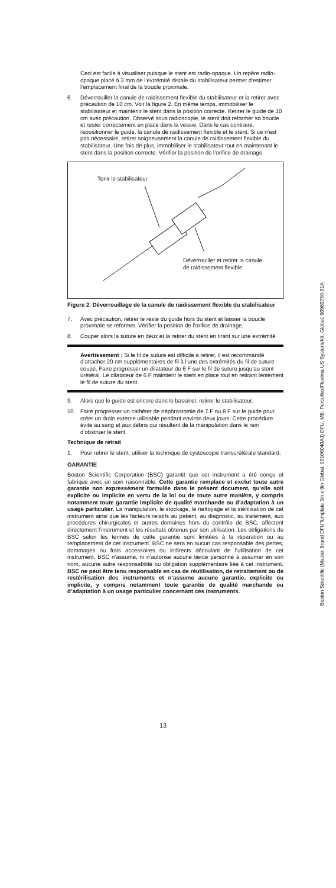Ceci est facile à visualiser puisque le stent est radio-opaque. Un repère radio-opaque placé à 3 mm de l’extrémité distale du stabilisateur permet d’estimer l’emplacement final de la boucle proximale.
6. Déverrouiller la canule de raidissement flexible du stabilisateur et la retirer avec précaution de 10 cm. Voir la figure 2. En même temps, immobiliser le stabilisateur et maintenir le stent dans la position correcte. Retirer le guide de 10 cm avec précaution. Observé sous radioscopie, le stent doit reformer sa boucle et rester correctement en place dans la vessie. Dans le cas contraire, repositionner le guide, la canule de raidissement flexible et le stent. Si ce n’est pas nécessaire, retirer soigneusement la canule de raidissement flexible du stabilisateur. Une fois de plus, immobiliser le stabilisateur tout en maintenant le stent dans la position correcte. Vérifier la position de l’orifice de drainage.
Tenir le stabilisateur
Déverrouiller et retirer la canule
de raidissement flexible
Figure 2. Déverrouillage de la canule de raidissement flexible du stabilisateur
7. Avec précaution, retirer le reste du guide hors du stent et laisser la boucle proximale se reformer. Vérifier la position de l’orifice de drainage.
8. Couper alors la suture en deux et la retirer du stent en tirant sur une extrémité.
Avertissement : Si le fil de suture est difficile à retirer, il est recommandé d’attacher 20 cm supplémentaires de fil à l’une des extrémités du fil de suture coupé. Faire progresser un dilatateur de 6 F sur le fil de suture jusqu’au stent urétéral. Le dilatateur de 6 F maintient le stent en place tout en retirant lentement le fil de suture du stent.
9. Alors que le guide est encore dans le bassinet, retirer le stabilisateur.
10. Faire progresser un cathéter de néphrostomie de 7 F ou 8 F sur le guide pour créer un drain externe utilisable pendant environ deux jours. Cette procédure évite au sang et aux débris qui résultent de la manipulation dans le rein d’obstruer le stent.
Technique de retrait
1. Pour retirer le stent, utiliser la technique de cystoscopie transurétérale standard.
GARANTIE
Boston Scientific Corporation (BSC) garantit que cet instrument a été conçu et fabriqué avec un soin raisonnable. Cette garantie remplace et exclut toute autre garantie non expressément formulée dans le présent document, qu’elle soit explicite ou implicite en vertu de la loi ou de toute autre manière, y compris notamment toute garantie implicite de qualité marchande ou d’adaptation à un usage particulier. La manipulation, le stockage, le nettoyage et la stérilisation de cet instrument ainsi que les facteurs relatifs au patient, au diagnostic, au traitement, aux procédures chirurgicales et autres domaines hors du contrôle de BSC, affectent directement l’instrument et les résultats obtenus par son utilisation. Les obligations de BSC selon les termes de cette garantie sont limitées à la réparation ou au remplacement de cet instrument. BSC ne sera en aucun cas responsable des pertes, dommages ou frais accessoires ou indirects découlant de l’utilisation de cet instrument. BSC n’assume, ni n’autorise aucune tierce personne à assumer en son nom, aucune autre responsabilité ou obligation supplémentaire liée à cet instrument. BSC ne peut être tenu responsable en cas de réutilisation, de retraitement ou de restérilisation des instruments et n’assume aucune garantie, explicite ou implicite, y compris notamment toute garantie de qualité marchande ou d’adaptation à un usage particulier concernant ces instruments.
13
Boston Scientific (Master Brand DFUTemplate 3in x 9in Global, 90106040AJ) DFU, MB, Percuflex/Flexima US System/Kit, Global, 90960750-01A